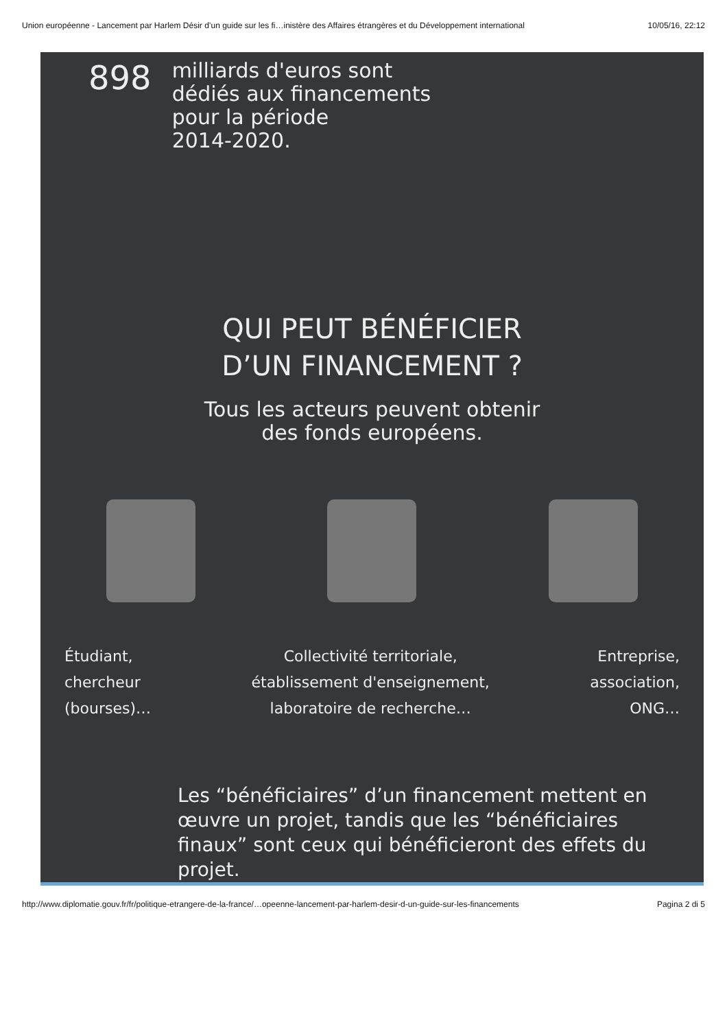Union européenne - Lancement par Harlem Désir d’un guide sur les fi…inistère des Affaires étrangères et du Développement international 10/05/16, 22:12
898
milliards d'euros sont
dédiés aux financements
pour la période
2014-2020.
QUI PEUT BÉNÉFICIER
D’UN FINANCEMENT ?
Tous les acteurs peuvent obtenir
des fonds européens.
Étudiant,
chercheur
(bourses)…
Collectivité territoriale,
établissement d'enseignement,
laboratoire de recherche…
Entreprise,
association,
ONG…
Les “bénéficiaires” d’un financement mettent en œuvre un projet, tandis que les “bénéficiaires finaux” sont ceux qui bénéficieront des effets du projet.
http://www.diplomatie.gouv.fr/fr/politique-etrangere-de-la-france/…opeenne-lancement-par-harlem-desir-d-un-guide-sur-les-financements Pagina 2 di 5